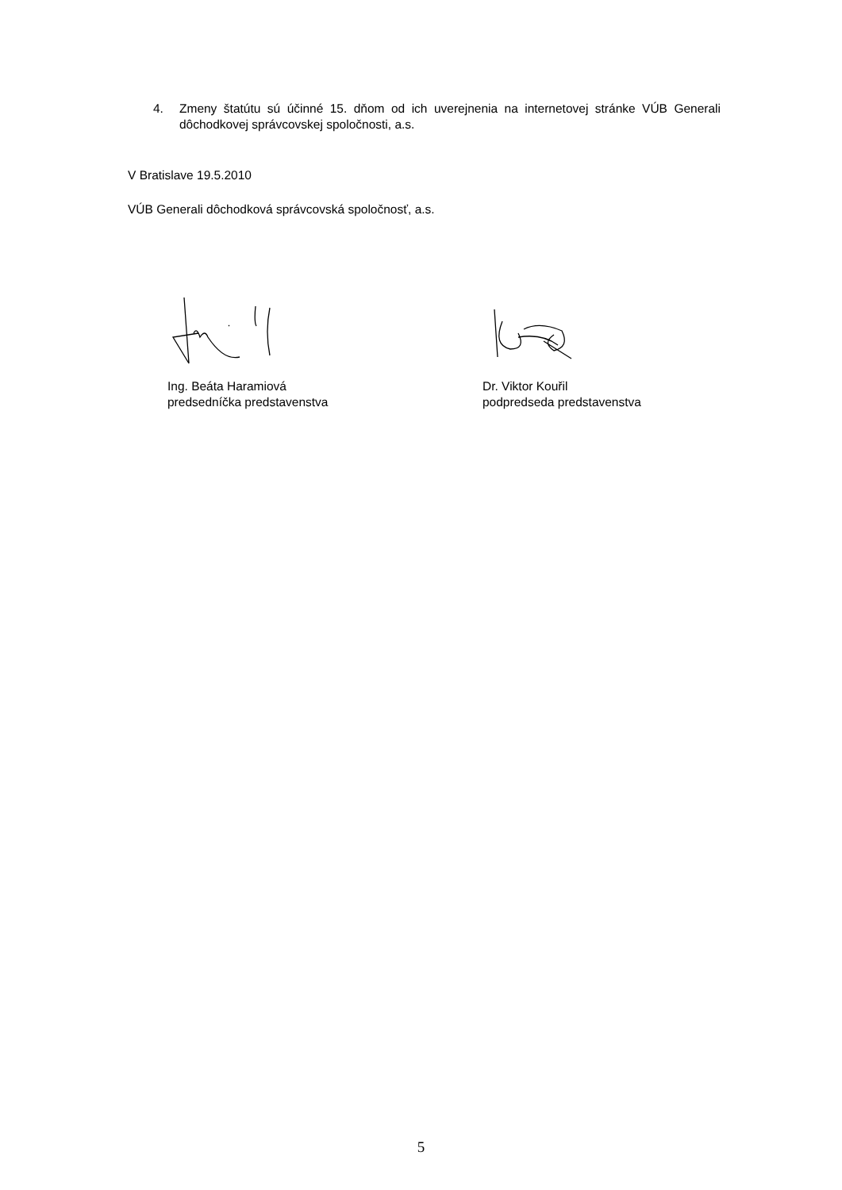4. Zmeny štatútu sú účinné 15. dňom od ich uverejnenia na internetovej stránke VÚB Generali dôchodkovej správcovskej spoločnosti, a.s.
V Bratislave 19.5.2010
VÚB Generali dôchodková správcovská spoločnosť, a.s.
Ing. Beáta Haramiová
predsedníčka predstavenstva
Dr. Viktor Kouřil
podpredseda predstavenstva
5